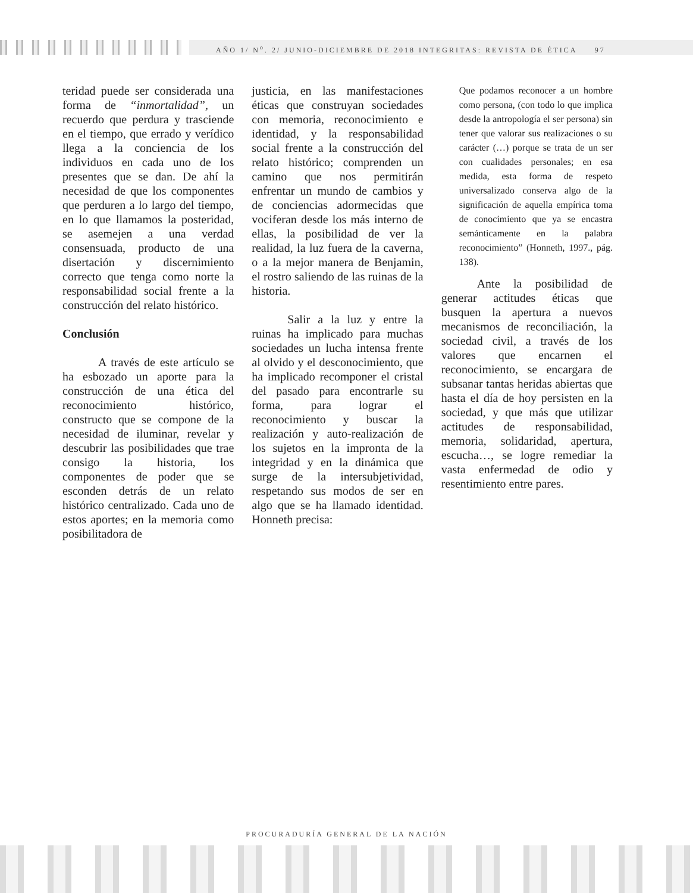AÑO 1/ N<sup>o</sup>. 2/ JUNIO-DICIEMBRE DE 2018 INTEGRITAS: REVISTA DE ÉTICA 97
teridad puede ser considerada una forma de “inmortalidad”, un recuerdo que perdura y trasciende en el tiempo, que errado y verídico llega a la conciencia de los individuos en cada uno de los presentes que se dan. De ahí la necesidad de que los componentes que perduren a lo largo del tiempo, en lo que llamamos la posteridad, se asemejen a una verdad consensuada, producto de una disertación y discernimiento correcto que tenga como norte la responsabilidad social frente a la construcción del relato histórico.
Conclusión
A través de este artículo se ha esbozado un aporte para la construcción de una ética del reconocimiento histórico, constructo que se compone de la necesidad de iluminar, revelar y descubrir las posibilidades que trae consigo la historia, los componentes de poder que se esconden detrás de un relato histórico centralizado. Cada uno de estos aportes; en la memoria como posibilitadora de
justicia, en las manifestaciones éticas que construyan sociedades con memoria, reconocimiento e identidad, y la responsabilidad social frente a la construcción del relato histórico; comprenden un camino que nos permitirán enfrentar un mundo de cambios y de conciencias adormecidas que vociferan desde los más interno de ellas, la posibilidad de ver la realidad, la luz fuera de la caverna, o a la mejor manera de Benjamin, el rostro saliendo de las ruinas de la historia.
Salir a la luz y entre la ruinas ha implicado para muchas sociedades un lucha intensa frente al olvido y el desconocimiento, que ha implicado recomponer el cristal del pasado para encontrarle su forma, para lograr el reconocimiento y buscar la realización y auto-realización de los sujetos en la impronta de la integridad y en la dinámica que surge de la intersubjetividad, respetando sus modos de ser en algo que se ha llamado identidad. Honneth precisa:
Que podamos reconocer a un hombre como persona, (con todo lo que implica desde la antropología el ser persona) sin tener que valorar sus realizaciones o su carácter (…) porque se trata de un ser con cualidades personales; en esa medida, esta forma de respeto universalizado conserva algo de la significación de aquella empírica toma de conocimiento que ya se encastra semánticamente en la palabra reconocimiento” (Honneth, 1997., pág. 138).
Ante la posibilidad de generar actitudes éticas que busquen la apertura a nuevos mecanismos de reconciliación, la sociedad civil, a través de los valores que encarnen el reconocimiento, se encargara de subsanar tantas heridas abiertas que hasta el día de hoy persisten en la sociedad, y que más que utilizar actitudes de responsabilidad, memoria, solidaridad, apertura, escucha…, se logre remediar la vasta enfermedad de odio y resentimiento entre pares.
PROCURADURÍA GENERAL DE LA NACIÓN